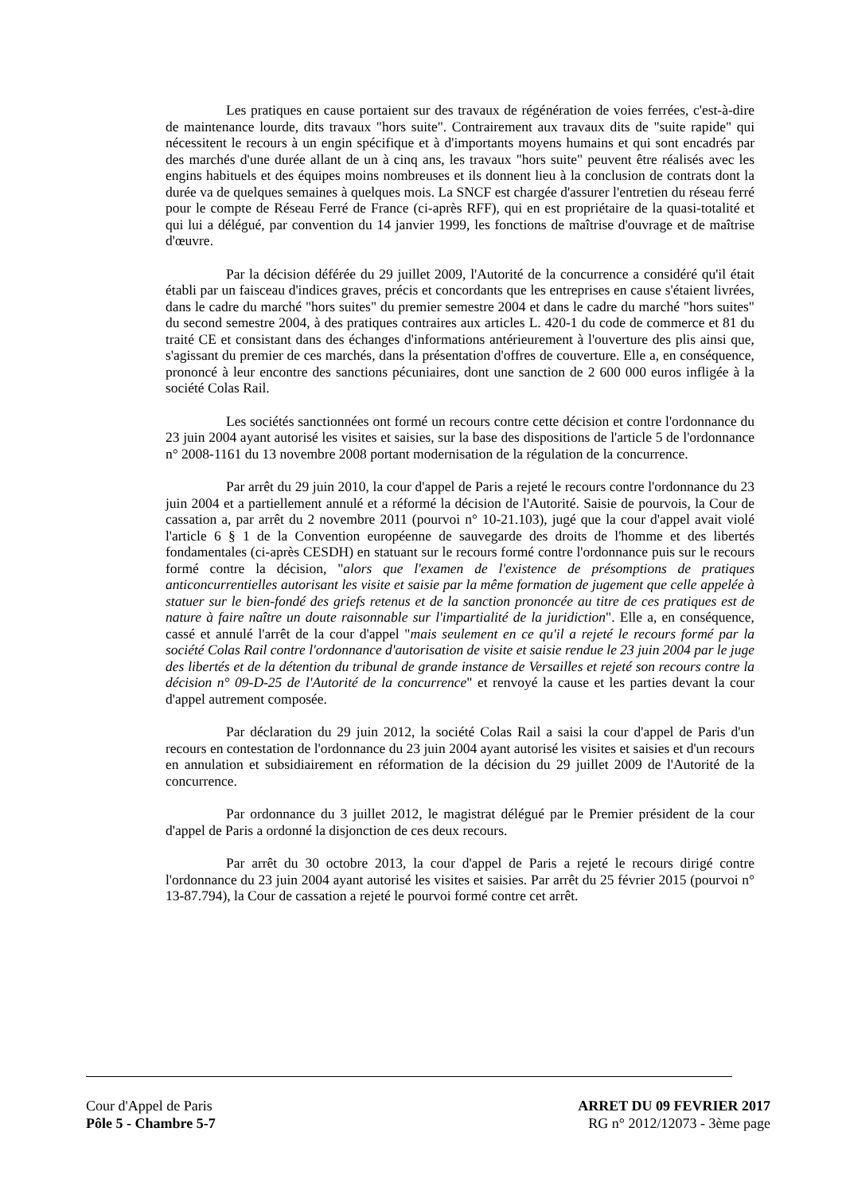Les pratiques en cause portaient sur des travaux de régénération de voies ferrées, c'est-à-dire de maintenance lourde, dits travaux "hors suite". Contrairement aux travaux dits de "suite rapide" qui nécessitent le recours à un engin spécifique et à d'importants moyens humains et qui sont encadrés par des marchés d'une durée allant de un à cinq ans, les travaux "hors suite" peuvent être réalisés avec les engins habituels et des équipes moins nombreuses et ils donnent lieu à la conclusion de contrats dont la durée va de quelques semaines à quelques mois. La SNCF est chargée d'assurer l'entretien du réseau ferré pour le compte de Réseau Ferré de France (ci-après RFF), qui en est propriétaire de la quasi-totalité et qui lui a délégué, par convention du 14 janvier 1999, les fonctions de maîtrise d'ouvrage et de maîtrise d'œuvre.
Par la décision déférée du 29 juillet 2009, l'Autorité de la concurrence a considéré qu'il était établi par un faisceau d'indices graves, précis et concordants que les entreprises en cause s'étaient livrées, dans le cadre du marché "hors suites" du premier semestre 2004 et dans le cadre du marché "hors suites" du second semestre 2004, à des pratiques contraires aux articles L. 420-1 du code de commerce et 81 du traité CE et consistant dans des échanges d'informations antérieurement à l'ouverture des plis ainsi que, s'agissant du premier de ces marchés, dans la présentation d'offres de couverture. Elle a, en conséquence, prononcé à leur encontre des sanctions pécuniaires, dont une sanction de 2 600 000 euros infligée à la société Colas Rail.
Les sociétés sanctionnées ont formé un recours contre cette décision et contre l'ordonnance du 23 juin 2004 ayant autorisé les visites et saisies, sur la base des dispositions de l'article 5 de l'ordonnance n° 2008-1161 du 13 novembre 2008 portant modernisation de la régulation de la concurrence.
Par arrêt du 29 juin 2010, la cour d'appel de Paris a rejeté le recours contre l'ordonnance du 23 juin 2004 et a partiellement annulé et a réformé la décision de l'Autorité. Saisie de pourvois, la Cour de cassation a, par arrêt du 2 novembre 2011 (pourvoi n° 10-21.103), jugé que la cour d'appel avait violé l'article 6 § 1 de la Convention européenne de sauvegarde des droits de l'homme et des libertés fondamentales (ci-après CESDH) en statuant sur le recours formé contre l'ordonnance puis sur le recours formé contre la décision, "alors que l'examen de l'existence de présomptions de pratiques anticoncurrentielles autorisant les visite et saisie par la même formation de jugement que celle appelée à statuer sur le bien-fondé des griefs retenus et de la sanction prononcée au titre de ces pratiques est de nature à faire naître un doute raisonnable sur l'impartialité de la juridiction". Elle a, en conséquence, cassé et annulé l'arrêt de la cour d'appel "mais seulement en ce qu'il a rejeté le recours formé par la société Colas Rail contre l'ordonnance d'autorisation de visite et saisie rendue le 23 juin 2004 par le juge des libertés et de la détention du tribunal de grande instance de Versailles et rejeté son recours contre la décision n° 09-D-25 de l'Autorité de la concurrence" et renvoyé la cause et les parties devant la cour d'appel autrement composée.
Par déclaration du 29 juin 2012, la société Colas Rail a saisi la cour d'appel de Paris d'un recours en contestation de l'ordonnance du 23 juin 2004 ayant autorisé les visites et saisies et d'un recours en annulation et subsidiairement en réformation de la décision du 29 juillet 2009 de l'Autorité de la concurrence.
Par ordonnance du 3 juillet 2012, le magistrat délégué par le Premier président de la cour d'appel de Paris a ordonné la disjonction de ces deux recours.
Par arrêt du 30 octobre 2013, la cour d'appel de Paris a rejeté le recours dirigé contre l'ordonnance du 23 juin 2004 ayant autorisé les visites et saisies. Par arrêt du 25 février 2015 (pourvoi n° 13-87.794), la Cour de cassation a rejeté le pourvoi formé contre cet arrêt.
Cour d'Appel de Paris
Pôle 5 - Chambre 5-7
ARRET DU 09 FEVRIER 2017
RG n° 2012/12073 - 3ème page